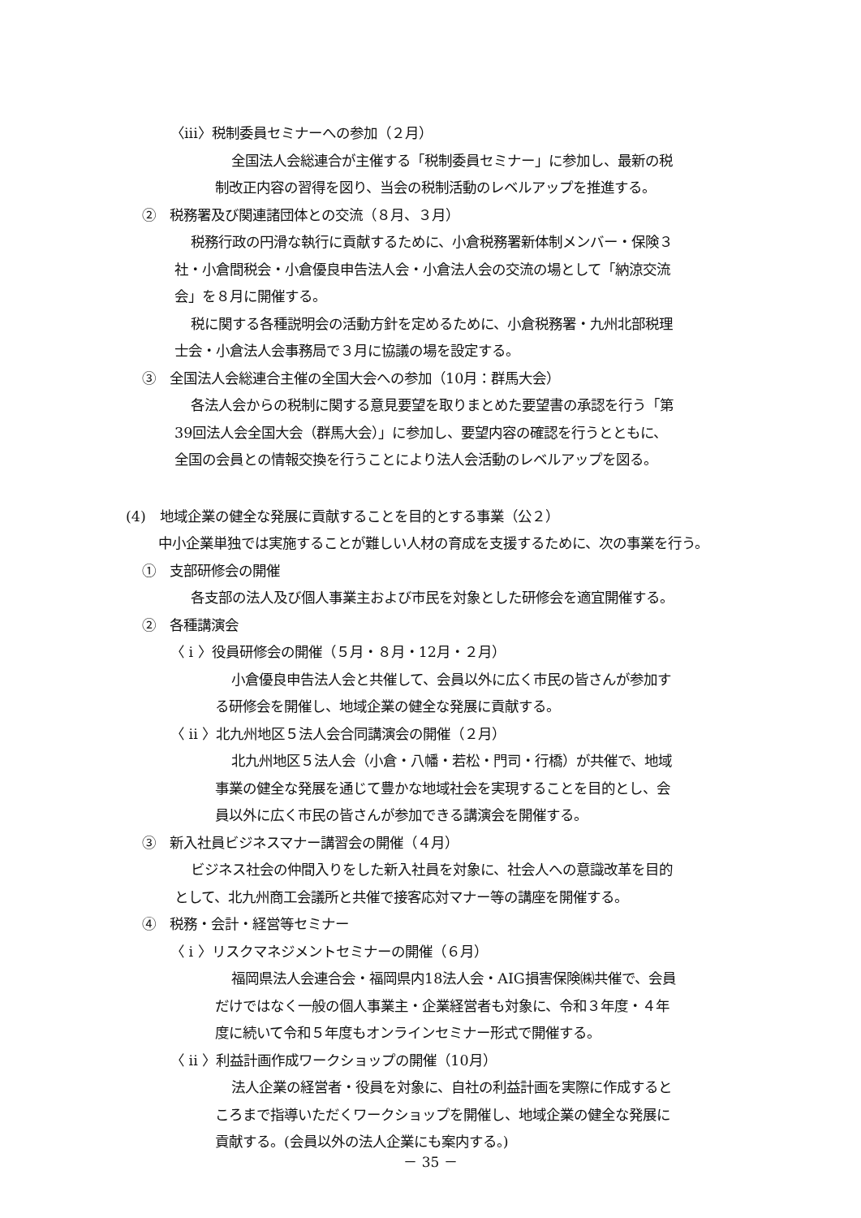〈iii〉税制委員セミナーへの参加（２月）
全国法人会総連合が主催する「税制委員セミナー」に参加し、最新の税
制改正内容の習得を図り、当会の税制活動のレベルアップを推進する。
②　税務署及び関連諸団体との交流（８月、３月）
税務行政の円滑な執行に貢献するために、小倉税務署新体制メンバー・保険３
社・小倉間税会・小倉優良申告法人会・小倉法人会の交流の場として「納涼交流
会」を８月に開催する。
税に関する各種説明会の活動方針を定めるために、小倉税務署・九州北部税理
士会・小倉法人会事務局で３月に協議の場を設定する。
③　全国法人会総連合主催の全国大会への参加（10月：群馬大会）
各法人会からの税制に関する意見要望を取りまとめた要望書の承認を行う「第
39回法人会全国大会（群馬大会）」に参加し、要望内容の確認を行うとともに、
全国の会員との情報交換を行うことにより法人会活動のレベルアップを図る。
(4)　地域企業の健全な発展に貢献することを目的とする事業（公２）
中小企業単独では実施することが難しい人材の育成を支援するために、次の事業を行う。
①　支部研修会の開催
各支部の法人及び個人事業主および市民を対象とした研修会を適宜開催する。
②　各種講演会
〈 i 〉役員研修会の開催（５月・８月・12月・２月）
小倉優良申告法人会と共催して、会員以外に広く市民の皆さんが参加す
る研修会を開催し、地域企業の健全な発展に貢献する。
〈 ii 〉北九州地区５法人会合同講演会の開催（２月）
北九州地区５法人会（小倉・八幡・若松・門司・行橋）が共催で、地域
事業の健全な発展を通じて豊かな地域社会を実現することを目的とし、会
員以外に広く市民の皆さんが参加できる講演会を開催する。
③　新入社員ビジネスマナー講習会の開催（４月）
ビジネス社会の仲間入りをした新入社員を対象に、社会人への意識改革を目的
として、北九州商工会議所と共催で接客応対マナー等の講座を開催する。
④　税務・会計・経営等セミナー
〈 i 〉リスクマネジメントセミナーの開催（６月）
福岡県法人会連合会・福岡県内18法人会・AIG損害保険㈱共催で、会員
だけではなく一般の個人事業主・企業経営者も対象に、令和３年度・４年
度に続いて令和５年度もオンラインセミナー形式で開催する。
〈 ii 〉利益計画作成ワークショップの開催（10月）
法人企業の経営者・役員を対象に、自社の利益計画を実際に作成すると
ころまで指導いただくワークショップを開催し、地域企業の健全な発展に
貢献する。(会員以外の法人企業にも案内する。)
－ 35 －